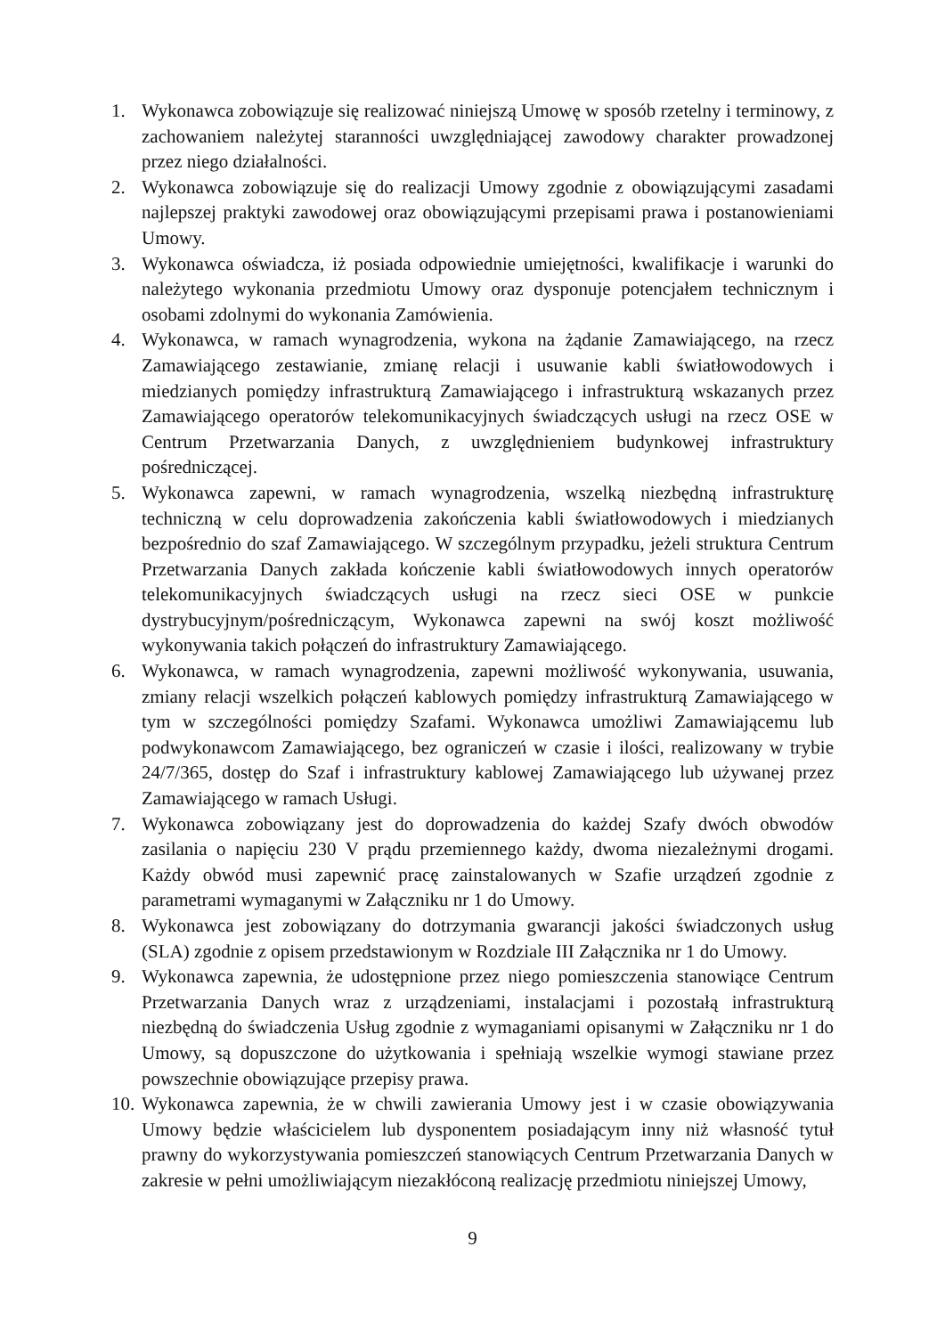1. Wykonawca zobowiązuje się realizować niniejszą Umowę w sposób rzetelny i terminowy, z zachowaniem należytej staranności uwzględniającej zawodowy charakter prowadzonej przez niego działalności.
2. Wykonawca zobowiązuje się do realizacji Umowy zgodnie z obowiązującymi zasadami najlepszej praktyki zawodowej oraz obowiązującymi przepisami prawa i postanowieniami Umowy.
3. Wykonawca oświadcza, iż posiada odpowiednie umiejętności, kwalifikacje i warunki do należytego wykonania przedmiotu Umowy oraz dysponuje potencjałem technicznym i osobami zdolnymi do wykonania Zamówienia.
4. Wykonawca, w ramach wynagrodzenia, wykona na żądanie Zamawiającego, na rzecz Zamawiającego zestawianie, zmianę relacji i usuwanie kabli światłowodowych i miedzianych pomiędzy infrastrukturą Zamawiającego i infrastrukturą wskazanych przez Zamawiającego operatorów telekomunikacyjnych świadczących usługi na rzecz OSE w Centrum Przetwarzania Danych, z uwzględnieniem budynkowej infrastruktury pośredniczącej.
5. Wykonawca zapewni, w ramach wynagrodzenia, wszelką niezbędną infrastrukturę techniczną w celu doprowadzenia zakończenia kabli światłowodowych i miedzianych bezpośrednio do szaf Zamawiającego. W szczególnym przypadku, jeżeli struktura Centrum Przetwarzania Danych zakłada kończenie kabli światłowodowych innych operatorów telekomunikacyjnych świadczących usługi na rzecz sieci OSE w punkcie dystrybucyjnym/pośredniczącym, Wykonawca zapewni na swój koszt możliwość wykonywania takich połączeń do infrastruktury Zamawiającego.
6. Wykonawca, w ramach wynagrodzenia, zapewni możliwość wykonywania, usuwania, zmiany relacji wszelkich połączeń kablowych pomiędzy infrastrukturą Zamawiającego w tym w szczególności pomiędzy Szafami. Wykonawca umożliwi Zamawiającemu lub podwykonawcom Zamawiającego, bez ograniczeń w czasie i ilości, realizowany w trybie 24/7/365, dostęp do Szaf i infrastruktury kablowej Zamawiającego lub używanej przez Zamawiającego w ramach Usługi.
7. Wykonawca zobowiązany jest do doprowadzenia do każdej Szafy dwóch obwodów zasilania o napięciu 230 V prądu przemiennego każdy, dwoma niezależnymi drogami. Każdy obwód musi zapewnić pracę zainstalowanych w Szafie urządzeń zgodnie z parametrami wymaganymi w Załączniku nr 1 do Umowy.
8. Wykonawca jest zobowiązany do dotrzymania gwarancji jakości świadczonych usług (SLA) zgodnie z opisem przedstawionym w Rozdziale III Załącznika nr 1 do Umowy.
9. Wykonawca zapewnia, że udostępnione przez niego pomieszczenia stanowiące Centrum Przetwarzania Danych wraz z urządzeniami, instalacjami i pozostałą infrastrukturą niezbędną do świadczenia Usług zgodnie z wymaganiami opisanymi w Załączniku nr 1 do Umowy, są dopuszczone do użytkowania i spełniają wszelkie wymogi stawiane przez powszechnie obowiązujące przepisy prawa.
10.
Wykonawca zapewnia, że w chwili zawierania Umowy jest i w czasie obowiązywania Umowy będzie właścicielem lub dysponentem posiadającym inny niż własność tytuł prawny do wykorzystywania pomieszczeń stanowiących Centrum Przetwarzania Danych w zakresie w pełni umożliwiającym niezakłóconą realizację przedmiotu niniejszej Umowy,
9